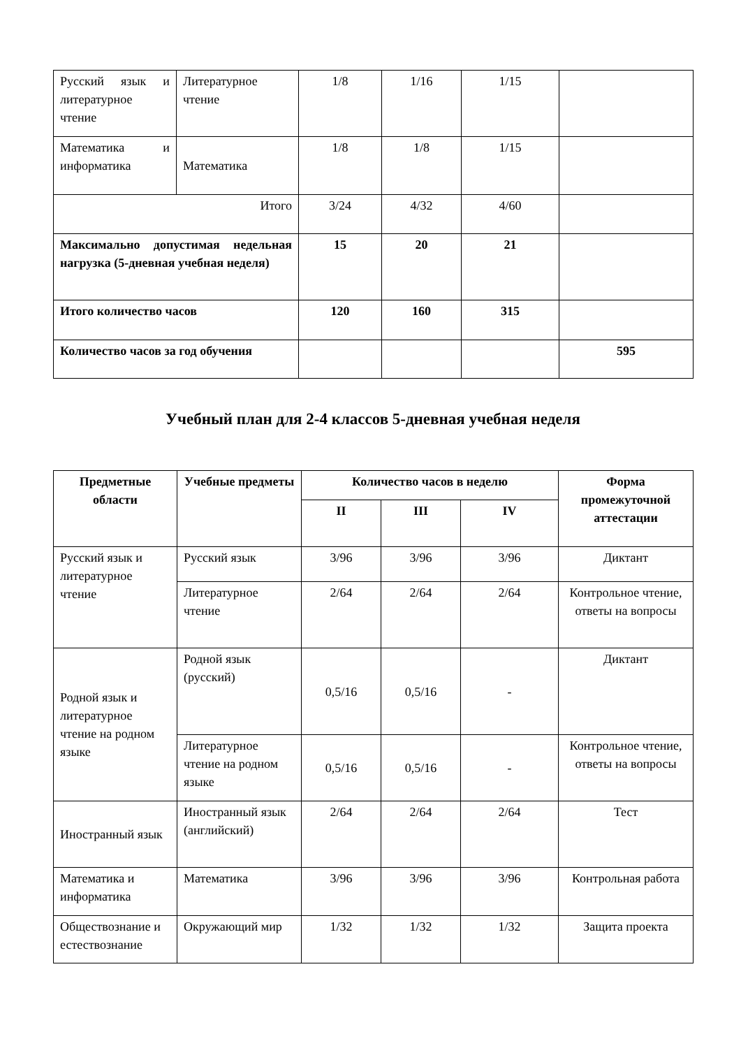| Русский язык и литературное чтение | Литературное чтение | 1/8 | 1/16 | 1/15 | |
| Математика и информатика | Математика | 1/8 | 1/8 | 1/15 | |
| Итого | | 3/24 | 4/32 | 4/60 | |
| Максимально допустимая недельная нагрузка (5-дневная учебная неделя) | | 15 | 20 | 21 | |
| Итого количество часов | | 120 | 160 | 315 | |
| Количество часов за год обучения | | | | | 595 |
Учебный план для 2-4 классов 5-дневная учебная неделя
| Предметные области | Учебные предметы | Количество часов в неделю | | | Форма промежуточной аттестации |
| --- | --- | --- | --- | --- | --- |
| | | II | III | IV | |
| Русский язык и литературное чтение | Русский язык | 3/96 | 3/96 | 3/96 | Диктант |
| | Литературное чтение | 2/64 | 2/64 | 2/64 | Контрольное чтение, ответы на вопросы |
| Родной язык и литературное чтение на родном языке | Родной язык (русский) | 0,5/16 | 0,5/16 | - | Диктант |
| | Литературное чтение на родном языке | 0,5/16 | 0,5/16 | - | Контрольное чтение, ответы на вопросы |
| Иностранный язык | Иностранный язык (английский) | 2/64 | 2/64 | 2/64 | Тест |
| Математика и информатика | Математика | 3/96 | 3/96 | 3/96 | Контрольная работа |
| Обществознание и естествознание | Окружающий мир | 1/32 | 1/32 | 1/32 | Защита проекта |